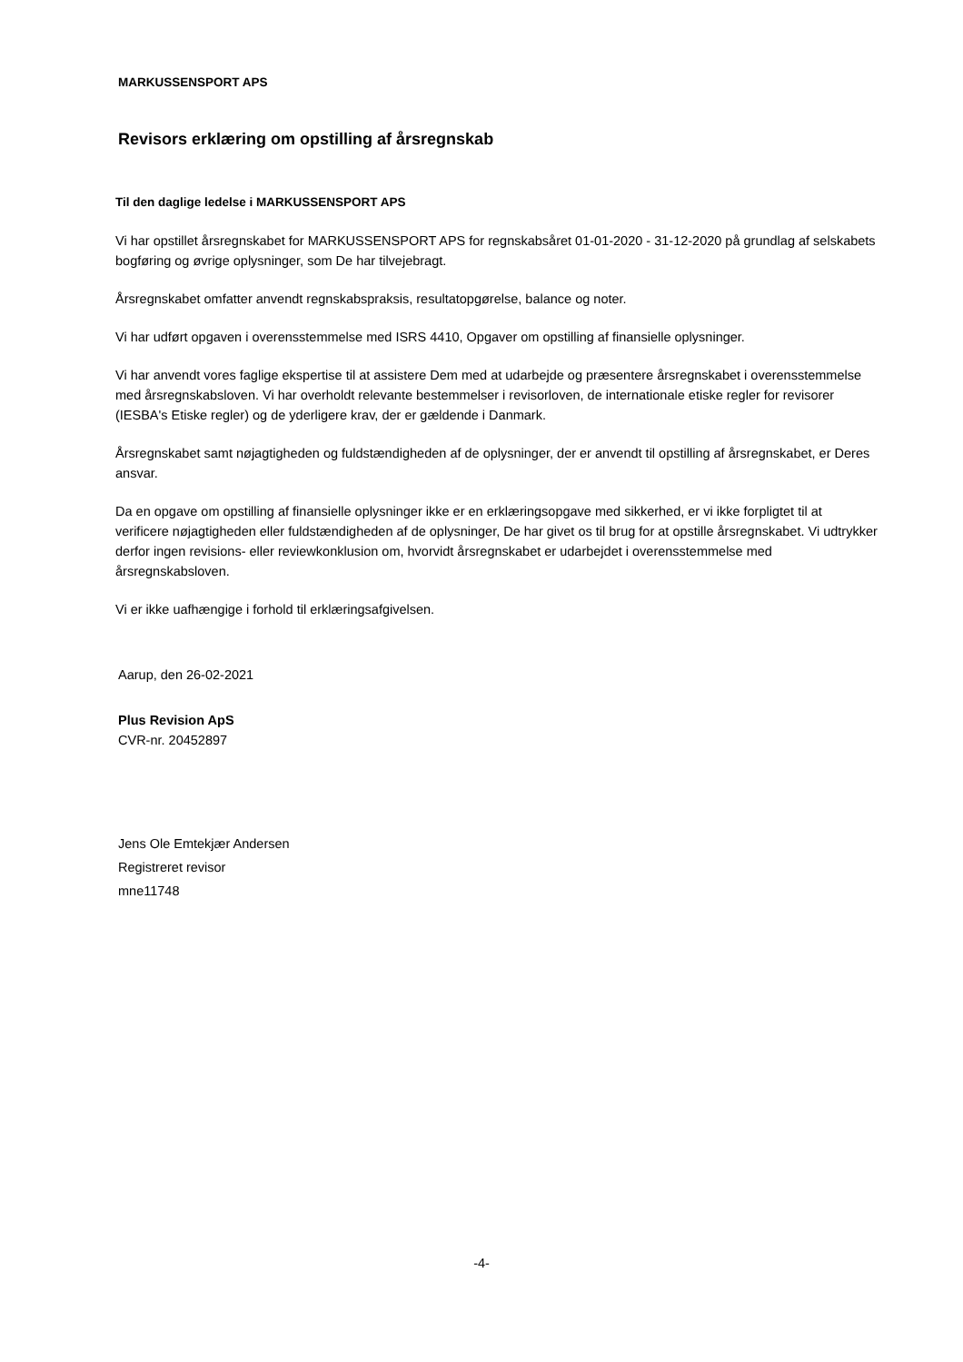MARKUSSENSPORT APS
Revisors erklæring om opstilling af årsregnskab
Til den daglige ledelse i MARKUSSENSPORT APS
Vi har opstillet årsregnskabet for MARKUSSENSPORT APS for regnskabsåret 01-01-2020 - 31-12-2020 på grundlag af selskabets bogføring og øvrige oplysninger, som De har tilvejebragt.
Årsregnskabet omfatter anvendt regnskabspraksis, resultatopgørelse, balance og noter.
Vi har udført opgaven i overensstemmelse med ISRS 4410, Opgaver om opstilling af finansielle oplysninger.
Vi har anvendt vores faglige ekspertise til at assistere Dem med at udarbejde og præsentere årsregnskabet i overensstemmelse med årsregnskabsloven. Vi har overholdt relevante bestemmelser i revisorloven, de internationale etiske regler for revisorer (IESBA's Etiske regler) og de yderligere krav, der er gældende i Danmark.
Årsregnskabet samt nøjagtigheden og fuldstændigheden af de oplysninger, der er anvendt til opstilling af årsregnskabet, er Deres ansvar.
Da en opgave om opstilling af finansielle oplysninger ikke er en erklæringsopgave med sikkerhed, er vi ikke forpligtet til at verificere nøjagtigheden eller fuldstændigheden af de oplysninger, De har givet os til brug for at opstille årsregnskabet. Vi udtrykker derfor ingen revisions- eller reviewkonklusion om, hvorvidt årsregnskabet er udarbejdet i overensstemmelse med årsregnskabsloven.
Vi er ikke uafhængige i forhold til erklæringsafgivelsen.
Aarup, den 26-02-2021
Plus Revision ApS
CVR-nr. 20452897
Jens Ole Emtekjær Andersen
Registreret revisor
mne11748
-4-